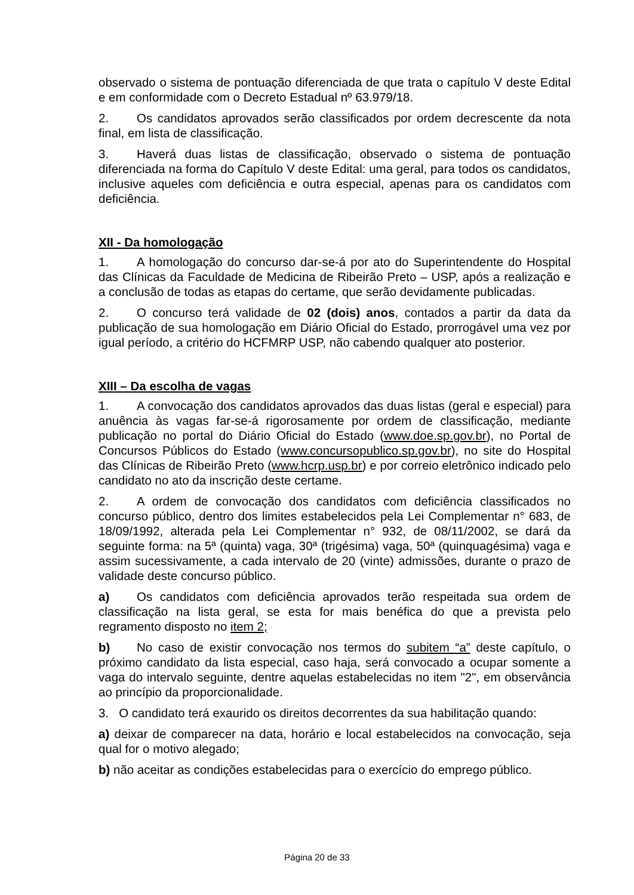observado o sistema de pontuação diferenciada de que trata o capítulo V deste Edital e em conformidade com o Decreto Estadual nº 63.979/18.
2. Os candidatos aprovados serão classificados por ordem decrescente da nota final, em lista de classificação.
3. Haverá duas listas de classificação, observado o sistema de pontuação diferenciada na forma do Capítulo V deste Edital: uma geral, para todos os candidatos, inclusive aqueles com deficiência e outra especial, apenas para os candidatos com deficiência.
XII - Da homologação
1. A homologação do concurso dar-se-á por ato do Superintendente do Hospital das Clínicas da Faculdade de Medicina de Ribeirão Preto – USP, após a realização e a conclusão de todas as etapas do certame, que serão devidamente publicadas.
2. O concurso terá validade de 02 (dois) anos, contados a partir da data da publicação de sua homologação em Diário Oficial do Estado, prorrogável uma vez por igual período, a critério do HCFMRP USP, não cabendo qualquer ato posterior.
XIII – Da escolha de vagas
1. A convocação dos candidatos aprovados das duas listas (geral e especial) para anuência às vagas far-se-á rigorosamente por ordem de classificação, mediante publicação no portal do Diário Oficial do Estado (www.doe.sp.gov.br), no Portal de Concursos Públicos do Estado (www.concursopublico.sp.gov.br), no site do Hospital das Clínicas de Ribeirão Preto (www.hcrp.usp.br) e por correio eletrônico indicado pelo candidato no ato da inscrição deste certame.
2. A ordem de convocação dos candidatos com deficiência classificados no concurso público, dentro dos limites estabelecidos pela Lei Complementar n° 683, de 18/09/1992, alterada pela Lei Complementar n° 932, de 08/11/2002, se dará da seguinte forma: na 5ª (quinta) vaga, 30ª (trigésima) vaga, 50ª (quinquagésima) vaga e assim sucessivamente, a cada intervalo de 20 (vinte) admissões, durante o prazo de validade deste concurso público.
a) Os candidatos com deficiência aprovados terão respeitada sua ordem de classificação na lista geral, se esta for mais benéfica do que a prevista pelo regramento disposto no item 2;
b) No caso de existir convocação nos termos do subitem “a” deste capítulo, o próximo candidato da lista especial, caso haja, será convocado a ocupar somente a vaga do intervalo seguinte, dentre aquelas estabelecidas no item "2", em observância ao princípio da proporcionalidade.
3. O candidato terá exaurido os direitos decorrentes da sua habilitação quando:
a) deixar de comparecer na data, horário e local estabelecidos na convocação, seja qual for o motivo alegado;
b) não aceitar as condições estabelecidas para o exercício do emprego público.
Página 20 de 33